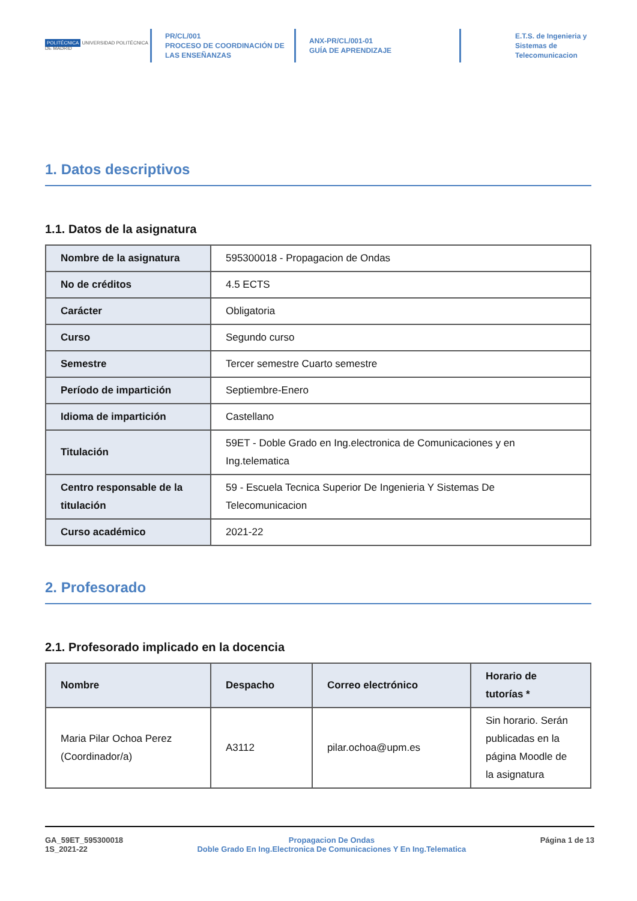POLITÉCNICA UNIVERSIDAD POLITÉCNICA DE MADRID
PR/CL/001
PROCESO DE COORDINACIÓN DE
LAS ENSEÑANZAS
ANX-PR/CL/001-01
GUÍA DE APRENDIZAJE
E.T.S. de Ingenieria y
Sistemas de
Telecomunicacion
1. Datos descriptivos
1.1. Datos de la asignatura
| Nombre de la asignatura | 595300018 - Propagacion de Ondas |
| No de créditos | 4.5 ECTS |
| Carácter | Obligatoria |
| Curso | Segundo curso |
| Semestre | Tercer semestre Cuarto semestre |
| Período de impartición | Septiembre-Enero |
| Idioma de impartición | Castellano |
| Titulación | 59ET - Doble Grado en Ing.electronica de Comunicaciones y en Ing.telematica |
| Centro responsable de la titulación | 59 - Escuela Tecnica Superior De Ingenieria Y Sistemas De Telecomunicacion |
| Curso académico | 2021-22 |
2. Profesorado
2.1. Profesorado implicado en la docencia
| Nombre | Despacho | Correo electrónico | Horario de tutorías * |
| --- | --- | --- | --- |
| Maria Pilar Ochoa Perez (Coordinador/a) | A3112 | pilar.ochoa@upm.es | Sin horario. Serán publicadas en la página Moodle de la asignatura |
GA_59ET_595300018
1S_2021-22
Propagacion De Ondas
Doble Grado En Ing.Electronica De Comunicaciones Y En Ing.Telematica
Página 1 de 13